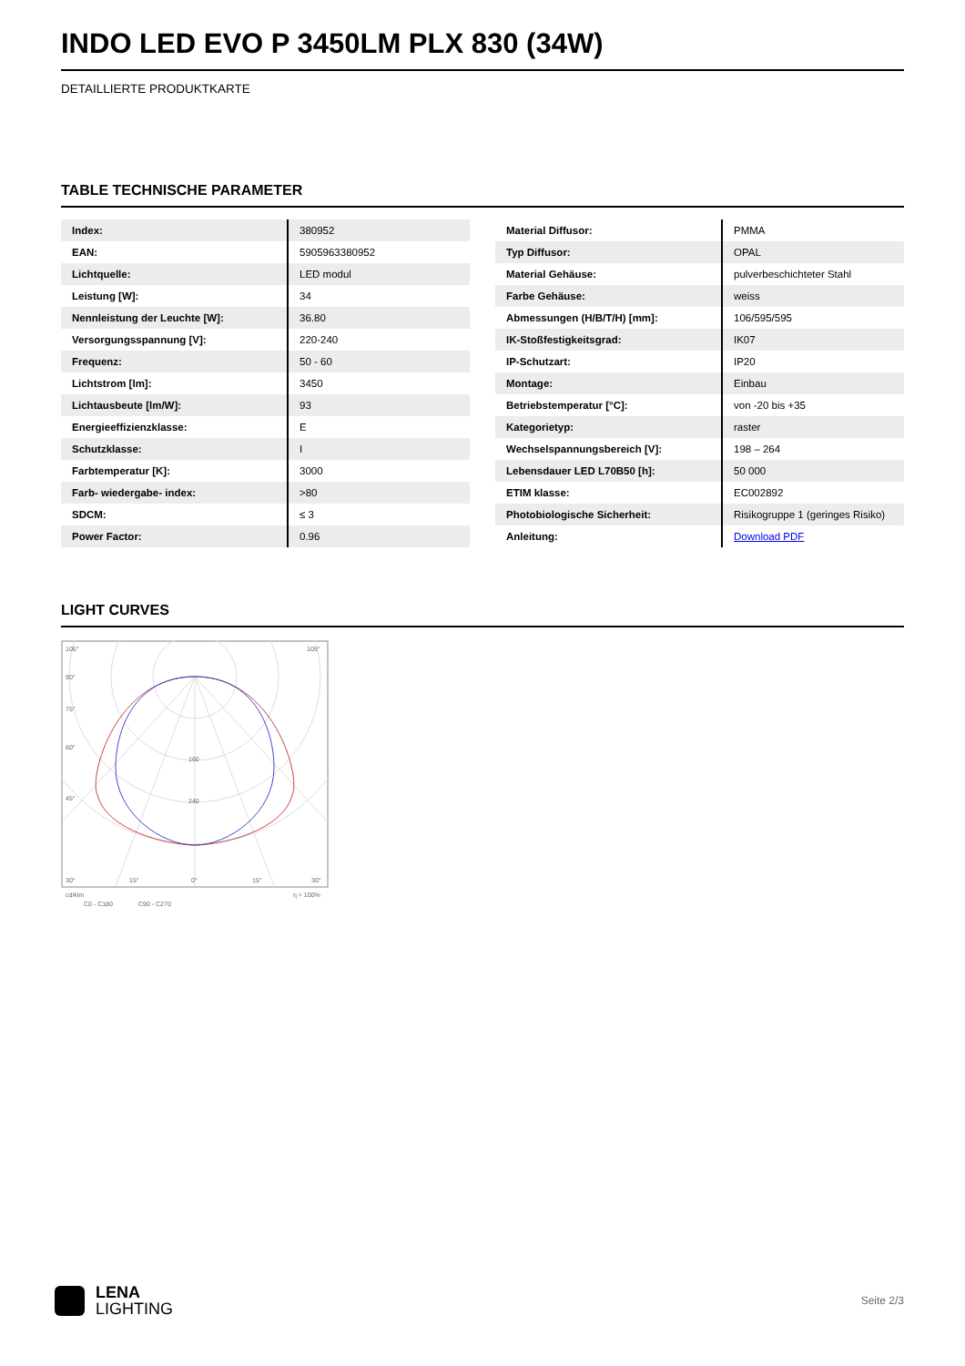INDO LED EVO P 3450LM PLX 830 (34W)
DETAILLIERTE PRODUKTKARTE
TABLE TECHNISCHE PARAMETER
| Index: | 380952 |
| EAN: | 5905963380952 |
| Lichtquelle: | LED modul |
| Leistung [W]: | 34 |
| Nennleistung der Leuchte [W]: | 36.80 |
| Versorgungsspannung [V]: | 220-240 |
| Frequenz: | 50 - 60 |
| Lichtstrom [lm]: | 3450 |
| Lichtausbeute [lm/W]: | 93 |
| Energieeffizienzklasse: | E |
| Schutzklasse: | I |
| Farbtemperatur [K]: | 3000 |
| Farb- wiedergabe- index: | >80 |
| SDCM: | ≤ 3 |
| Power Factor: | 0.96 |
| Material Diffusor: | PMMA |
| Typ Diffusor: | OPAL |
| Material Gehäuse: | pulverbeschichteter Stahl |
| Farbe Gehäuse: | weiss |
| Abmessungen (H/B/T/H) [mm]: | 106/595/595 |
| IK-Stoßfestigkeitsgrad: | IK07 |
| IP-Schutzart: | IP20 |
| Montage: | Einbau |
| Betriebstemperatur [°C]: | von -20 bis +35 |
| Kategorietyp: | raster |
| Wechselspannungsbereich [V]: | 198 – 264 |
| Lebensdauer LED L70B50 [h]: | 50 000 |
| ETIM klasse: | EC002892 |
| Photobiologische Sicherheit: | Risikogruppe 1 (geringes Risiko) |
| Anleitung: | Download PDF |
LIGHT CURVES
105°
105°
90°
75°
60°
45°
160
240
30°
15°
0°
15°
30°
cd/klm
η = 100%
C0 - C180
C90 - C270
LENA
LIGHTING
Seite 2/3